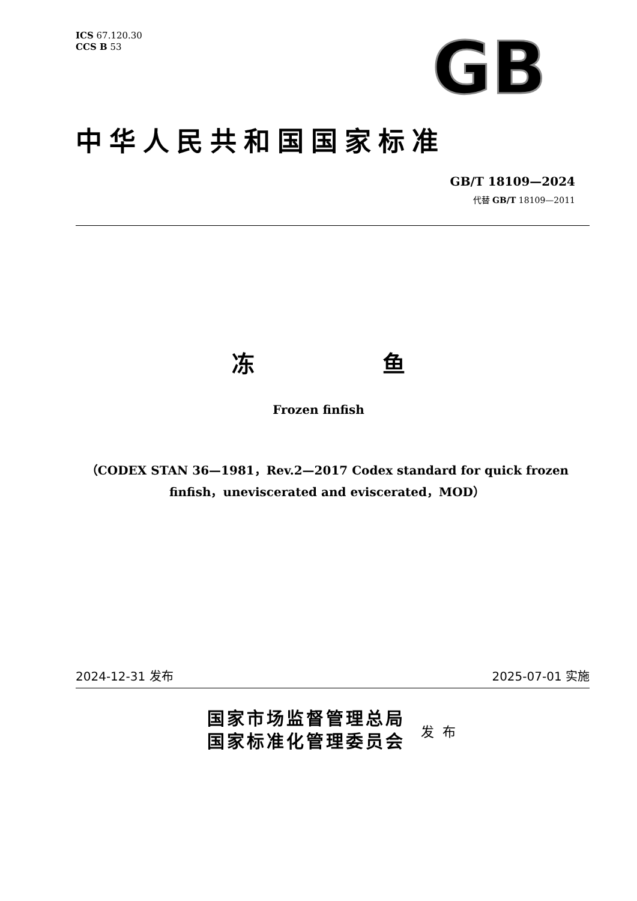ICS 67.120.30
CCS B 53
GB
中华人民共和国国家标准
GB/T 18109—2024
代替 GB/T 18109—2011
冻 鱼
Frozen finfish
（CODEX STAN 36—1981，Rev.2—2017 Codex standard for quick frozen finfish，uneviscerated and eviscerated，MOD）
2024-12-31 发布 2025-07-01 实施
国家市场监督管理总局
国家标准化管理委员会
发布